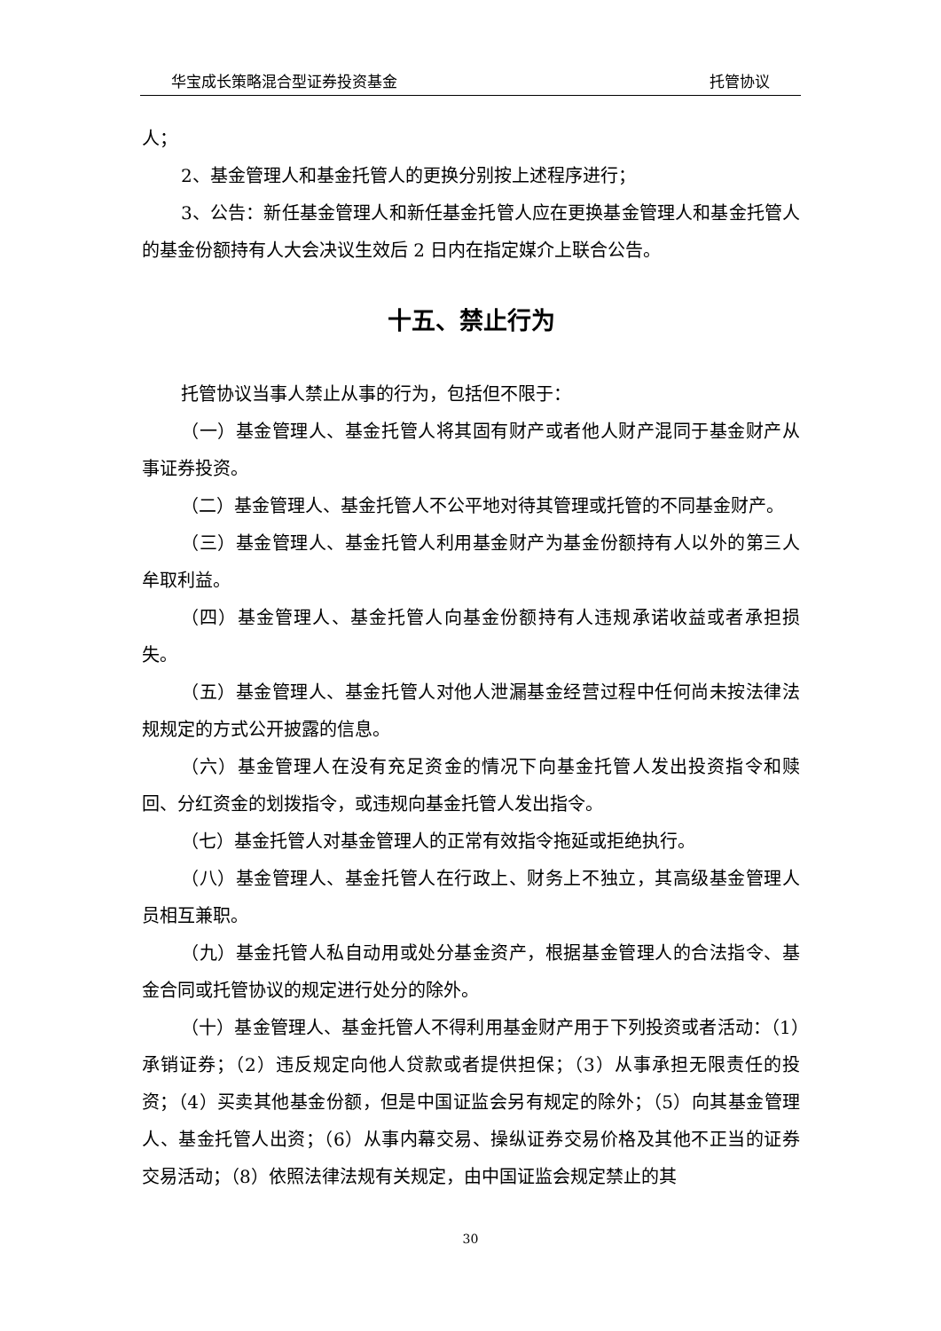华宝成长策略混合型证券投资基金 托管协议
人；
2、基金管理人和基金托管人的更换分别按上述程序进行；
3、公告：新任基金管理人和新任基金托管人应在更换基金管理人和基金托管人的基金份额持有人大会决议生效后 2 日内在指定媒介上联合公告。
十五、禁止行为
托管协议当事人禁止从事的行为，包括但不限于：
（一）基金管理人、基金托管人将其固有财产或者他人财产混同于基金财产从事证券投资。
（二）基金管理人、基金托管人不公平地对待其管理或托管的不同基金财产。
（三）基金管理人、基金托管人利用基金财产为基金份额持有人以外的第三人牟取利益。
（四）基金管理人、基金托管人向基金份额持有人违规承诺收益或者承担损失。
（五）基金管理人、基金托管人对他人泄漏基金经营过程中任何尚未按法律法规规定的方式公开披露的信息。
（六）基金管理人在没有充足资金的情况下向基金托管人发出投资指令和赎回、分红资金的划拨指令，或违规向基金托管人发出指令。
（七）基金托管人对基金管理人的正常有效指令拖延或拒绝执行。
（八）基金管理人、基金托管人在行政上、财务上不独立，其高级基金管理人员相互兼职。
（九）基金托管人私自动用或处分基金资产，根据基金管理人的合法指令、基金合同或托管协议的规定进行处分的除外。
（十）基金管理人、基金托管人不得利用基金财产用于下列投资或者活动：（1）承销证券；（2）违反规定向他人贷款或者提供担保；（3）从事承担无限责任的投资；（4）买卖其他基金份额，但是中国证监会另有规定的除外；（5）向其基金管理人、基金托管人出资；（6）从事内幕交易、操纵证券交易价格及其他不正当的证券交易活动；（8）依照法律法规有关规定，由中国证监会规定禁止的其
30